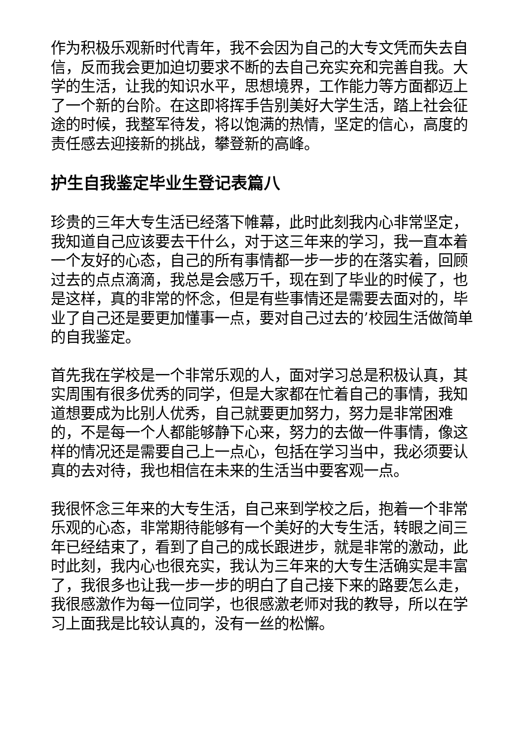作为积极乐观新时代青年，我不会因为自己的大专文凭而失去自信，反而我会更加迫切要求不断的去自己充实充和完善自我。大学的生活，让我的知识水平，思想境界，工作能力等方面都迈上了一个新的台阶。在这即将挥手告别美好大学生活，踏上社会征途的时候，我整军待发，将以饱满的热情，坚定的信心，高度的责任感去迎接新的挑战，攀登新的高峰。
护生自我鉴定毕业生登记表篇八
珍贵的三年大专生活已经落下帷幕，此时此刻我内心非常坚定，我知道自己应该要去干什么，对于这三年来的学习，我一直本着一个友好的心态，自己的所有事情都一步一步的在落实着，回顾过去的点点滴滴，我总是会感万千，现在到了毕业的时候了，也是这样，真的非常的怀念，但是有些事情还是需要去面对的，毕业了自己还是要更加懂事一点，要对自己过去的’校园生活做简单的自我鉴定。
首先我在学校是一个非常乐观的人，面对学习总是积极认真，其实周围有很多优秀的同学，但是大家都在忙着自己的事情，我知道想要成为比别人优秀，自己就要更加努力，努力是非常困难的，不是每一个人都能够静下心来，努力的去做一件事情，像这样的情况还是需要自己上一点心，包括在学习当中，我必须要认真的去对待，我也相信在未来的生活当中要客观一点。
我很怀念三年来的大专生活，自己来到学校之后，抱着一个非常乐观的心态，非常期待能够有一个美好的大专生活，转眼之间三年已经结束了，看到了自己的成长跟进步，就是非常的激动，此时此刻，我内心也很充实，我认为三年来的大专生活确实是丰富了，我很多也让我一步一步的明白了自己接下来的路要怎么走，我很感激作为每一位同学，也很感激老师对我的教导，所以在学习上面我是比较认真的，没有一丝的松懈。